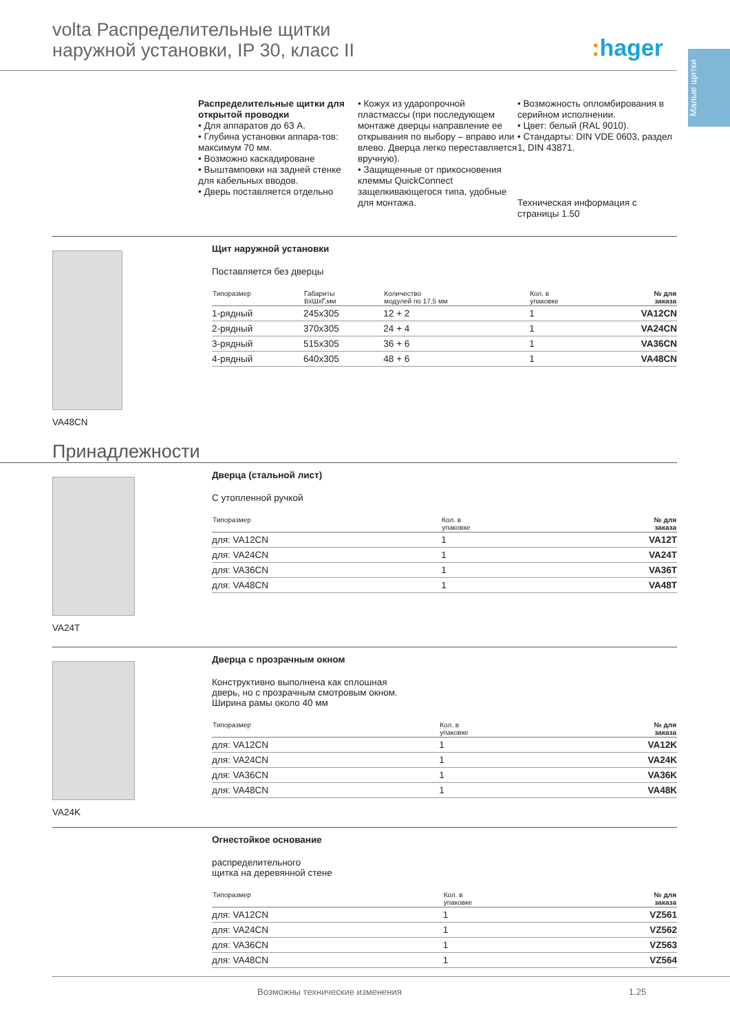volta Распределительные щитки
наружной установки, IP 30, класс II
: hager
Малые щитки
Распределительные щитки для открытой проводки
• Для аппаратов до 63 А.
• Глубина установки аппара-тов: максимум 70 мм.
• Возможно каскадироване
• Выштамповки на задней стенке для кабельных вводов.
• Дверь поставляется отдельно
• Кожух из ударопрочной пластмассы (при последующем монтаже дверцы направление ее открывания по выбору – вправо или влево. Дверца легко переставляется вручную).
• Защищенные от прикосновения клеммы QuickConnect защелкивающегося типа, удобные для монтажа.
• Возможность опломбирования в серийном исполнении.
• Цвет: белый (RAL 9010).
• Стандарты: DIN VDE 0603, раздел 1, DIN 43871.
Техническая информация с страницы 1.50
VA48CN Щит наружной установки
Поставляется без дверцы
| Типоразмер | Габариты ВхШхГ,мм | Количество модулей по 17,5 мм | Кол. в упаковке | № для заказа |
| --- | --- | --- | --- | --- |
| 1-рядный | 245x305 | 12 + 2 | 1 | VA12CN |
| 2-рядный | 370x305 | 24 + 4 | 1 | VA24CN |
| 3-рядный | 515x305 | 36 + 6 | 1 | VA36CN |
| 4-рядный | 640x305 | 48 + 6 | 1 | VA48CN |
Принадлежности
VA24T Дверца (стальной лист)
С утопленной ручкой
| Типоразмер | Кол. в упаковке | № для заказа |
| --- | --- | --- |
| для: VA12CN | 1 | VA12T |
| для: VA24CN | 1 | VA24T |
| для: VA36CN | 1 | VA36T |
| для: VA48CN | 1 | VA48T |
VA24K Дверца с прозрачным окном
Конструктивно выполнена как сплошная
дверь, но с прозрачным смотровым окном.
Ширина рамы около 40 мм
| Типоразмер | Кол. в упаковке | № для заказа |
| --- | --- | --- |
| для: VA12CN | 1 | VA12K |
| для: VA24CN | 1 | VA24K |
| для: VA36CN | 1 | VA36K |
| для: VA48CN | 1 | VA48K |
Огнестойкое основание
распределительного
щитка на деревянной стене
| Типоразмер | Кол. в упаковке | № для заказа |
| --- | --- | --- |
| для: VA12CN | 1 | VZ561 |
| для: VA24CN | 1 | VZ562 |
| для: VA36CN | 1 | VZ563 |
| для: VA48CN | 1 | VZ564 |
Возможны технические изменения 1.25